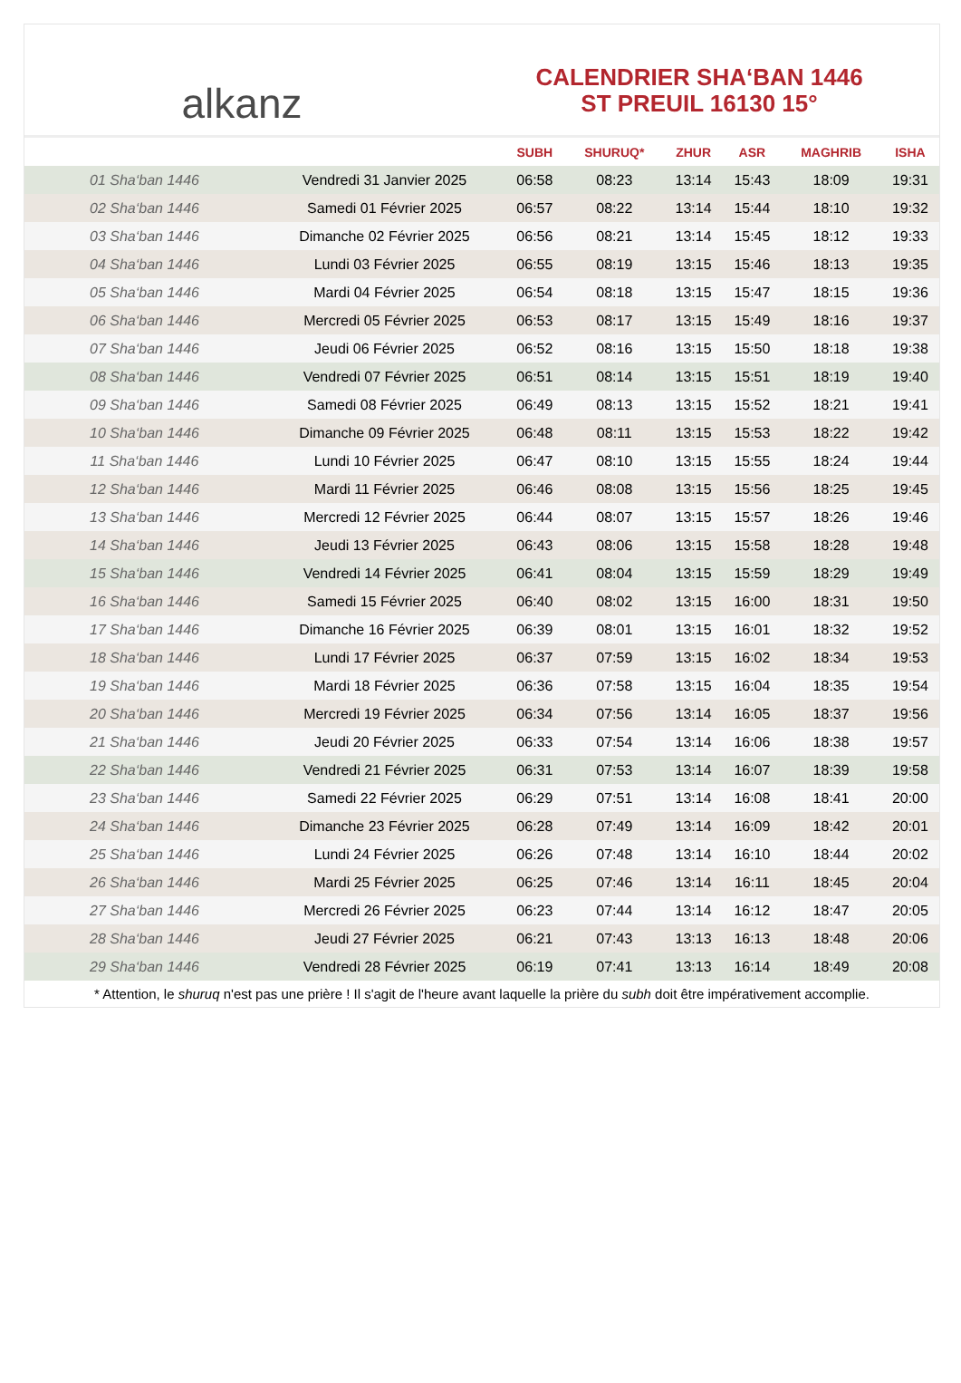alkanz
CALENDRIER SHA‘BAN 1446
ST PREUIL 16130 15°
| | | SUBH | SHURUQ* | ZHUR | ASR | MAGHRIB | ISHA |
| --- | --- | --- | --- | --- | --- | --- | --- |
| 01 Sha‘ban 1446 | Vendredi 31 Janvier 2025 | 06:58 | 08:23 | 13:14 | 15:43 | 18:09 | 19:31 |
| 02 Sha‘ban 1446 | Samedi 01 Février 2025 | 06:57 | 08:22 | 13:14 | 15:44 | 18:10 | 19:32 |
| 03 Sha‘ban 1446 | Dimanche 02 Février 2025 | 06:56 | 08:21 | 13:14 | 15:45 | 18:12 | 19:33 |
| 04 Sha‘ban 1446 | Lundi 03 Février 2025 | 06:55 | 08:19 | 13:15 | 15:46 | 18:13 | 19:35 |
| 05 Sha‘ban 1446 | Mardi 04 Février 2025 | 06:54 | 08:18 | 13:15 | 15:47 | 18:15 | 19:36 |
| 06 Sha‘ban 1446 | Mercredi 05 Février 2025 | 06:53 | 08:17 | 13:15 | 15:49 | 18:16 | 19:37 |
| 07 Sha‘ban 1446 | Jeudi 06 Février 2025 | 06:52 | 08:16 | 13:15 | 15:50 | 18:18 | 19:38 |
| 08 Sha‘ban 1446 | Vendredi 07 Février 2025 | 06:51 | 08:14 | 13:15 | 15:51 | 18:19 | 19:40 |
| 09 Sha‘ban 1446 | Samedi 08 Février 2025 | 06:49 | 08:13 | 13:15 | 15:52 | 18:21 | 19:41 |
| 10 Sha‘ban 1446 | Dimanche 09 Février 2025 | 06:48 | 08:11 | 13:15 | 15:53 | 18:22 | 19:42 |
| 11 Sha‘ban 1446 | Lundi 10 Février 2025 | 06:47 | 08:10 | 13:15 | 15:55 | 18:24 | 19:44 |
| 12 Sha‘ban 1446 | Mardi 11 Février 2025 | 06:46 | 08:08 | 13:15 | 15:56 | 18:25 | 19:45 |
| 13 Sha‘ban 1446 | Mercredi 12 Février 2025 | 06:44 | 08:07 | 13:15 | 15:57 | 18:26 | 19:46 |
| 14 Sha‘ban 1446 | Jeudi 13 Février 2025 | 06:43 | 08:06 | 13:15 | 15:58 | 18:28 | 19:48 |
| 15 Sha‘ban 1446 | Vendredi 14 Février 2025 | 06:41 | 08:04 | 13:15 | 15:59 | 18:29 | 19:49 |
| 16 Sha‘ban 1446 | Samedi 15 Février 2025 | 06:40 | 08:02 | 13:15 | 16:00 | 18:31 | 19:50 |
| 17 Sha‘ban 1446 | Dimanche 16 Février 2025 | 06:39 | 08:01 | 13:15 | 16:01 | 18:32 | 19:52 |
| 18 Sha‘ban 1446 | Lundi 17 Février 2025 | 06:37 | 07:59 | 13:15 | 16:02 | 18:34 | 19:53 |
| 19 Sha‘ban 1446 | Mardi 18 Février 2025 | 06:36 | 07:58 | 13:15 | 16:04 | 18:35 | 19:54 |
| 20 Sha‘ban 1446 | Mercredi 19 Février 2025 | 06:34 | 07:56 | 13:14 | 16:05 | 18:37 | 19:56 |
| 21 Sha‘ban 1446 | Jeudi 20 Février 2025 | 06:33 | 07:54 | 13:14 | 16:06 | 18:38 | 19:57 |
| 22 Sha‘ban 1446 | Vendredi 21 Février 2025 | 06:31 | 07:53 | 13:14 | 16:07 | 18:39 | 19:58 |
| 23 Sha‘ban 1446 | Samedi 22 Février 2025 | 06:29 | 07:51 | 13:14 | 16:08 | 18:41 | 20:00 |
| 24 Sha‘ban 1446 | Dimanche 23 Février 2025 | 06:28 | 07:49 | 13:14 | 16:09 | 18:42 | 20:01 |
| 25 Sha‘ban 1446 | Lundi 24 Février 2025 | 06:26 | 07:48 | 13:14 | 16:10 | 18:44 | 20:02 |
| 26 Sha‘ban 1446 | Mardi 25 Février 2025 | 06:25 | 07:46 | 13:14 | 16:11 | 18:45 | 20:04 |
| 27 Sha‘ban 1446 | Mercredi 26 Février 2025 | 06:23 | 07:44 | 13:14 | 16:12 | 18:47 | 20:05 |
| 28 Sha‘ban 1446 | Jeudi 27 Février 2025 | 06:21 | 07:43 | 13:13 | 16:13 | 18:48 | 20:06 |
| 29 Sha‘ban 1446 | Vendredi 28 Février 2025 | 06:19 | 07:41 | 13:13 | 16:14 | 18:49 | 20:08 |
* Attention, le shuruq n'est pas une prière ! Il s'agit de l'heure avant laquelle la prière du subh doit être impérativement accomplie.